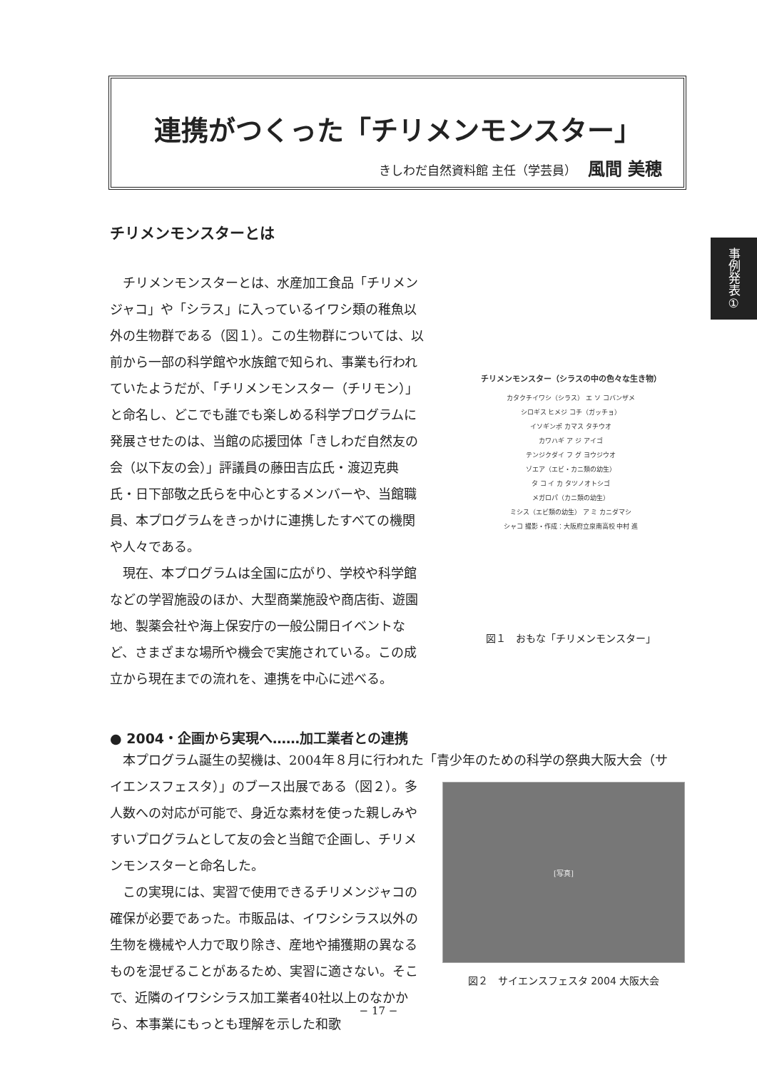連携がつくった「チリメンモンスター」
きしわだ自然資料館 主任（学芸員） 風間 美穂
事例発表①
チリメンモンスターとは
チリメンモンスターとは、水産加工食品「チリメンジャコ」や「シラス」に入っているイワシ類の稚魚以外の生物群である（図１）。この生物群については、以前から一部の科学館や水族館で知られ、事業も行われていたようだが、「チリメンモンスター（チリモン）」と命名し、どこでも誰でも楽しめる科学プログラムに発展させたのは、当館の応援団体「きしわだ自然友の会（以下友の会）」評議員の藤田吉広氏・渡辺克典氏・日下部敬之氏らを中心とするメンバーや、当館職員、本プログラムをきっかけに連携したすべての機関や人々である。
現在、本プログラムは全国に広がり、学校や科学館などの学習施設のほか、大型商業施設や商店街、遊園地、製薬会社や海上保安庁の一般公開日イベントなど、さまざまな場所や機会で実施されている。この成立から現在までの流れを、連携を中心に述べる。
チリメンモンスター（シラスの中の色々な生き物）
カタクチイワシ（シラス） エ ソ コバンザメ
シロギス ヒメジ コチ（ガッチョ）
イソギンポ カマス タチウオ
カワハギ ア ジ アイゴ
テンジクダイ フ グ ヨウジウオ
ゾエア（エビ・カニ類の幼生）
タ コ イ カ タツノオトシゴ
メガロパ（カニ類の幼生）
ミシス（エビ類の幼生） ア ミ カニダマシ
シャコ 撮影・作成：大阪府立泉南高校 中村 進
図１　おもな「チリメンモンスター」
● 2004・企画から実現へ……加工業者との連携
本プログラム誕生の契機は、2004年８月に行われた「青少年のための科学の祭典大阪大会（サ
イエンスフェスタ）」のブース出展である（図２）。多人数への対応が可能で、身近な素材を使った親しみやすいプログラムとして友の会と当館で企画し、チリメンモンスターと命名した。
この実現には、実習で使用できるチリメンジャコの確保が必要であった。市販品は、イワシシラス以外の生物を機械や人力で取り除き、産地や捕獲期の異なるものを混ぜることがあるため、実習に適さない。そこで、近隣のイワシシラス加工業者40社以上のなかから、本事業にもっとも理解を示した和歌
[写真]
図２　サイエンスフェスタ 2004 大阪大会
− 17 −